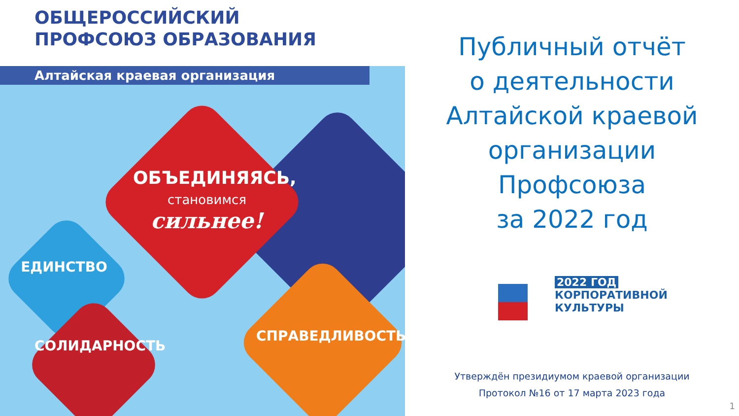ОБЩЕРОССИЙСКИЙ
ПРОФСОЮЗ ОБРАЗОВАНИЯ
Алтайская краевая организация
ОБЪЕДИНЯЯСЬ,
становимся
сильнее!
ЕДИНСТВО
СОЛИДАРНОСТЬ
СПРАВЕДЛИВОСТЬ
Публичный отчёт
о деятельности
Алтайской краевой
организации
Профсоюза
за 2022 год
2022 ГОД
КОРПОРАТИВНОЙ
КУЛЬТУРЫ
Утверждён президиумом краевой организации
Протокол №16 от 17 марта 2023 года
1